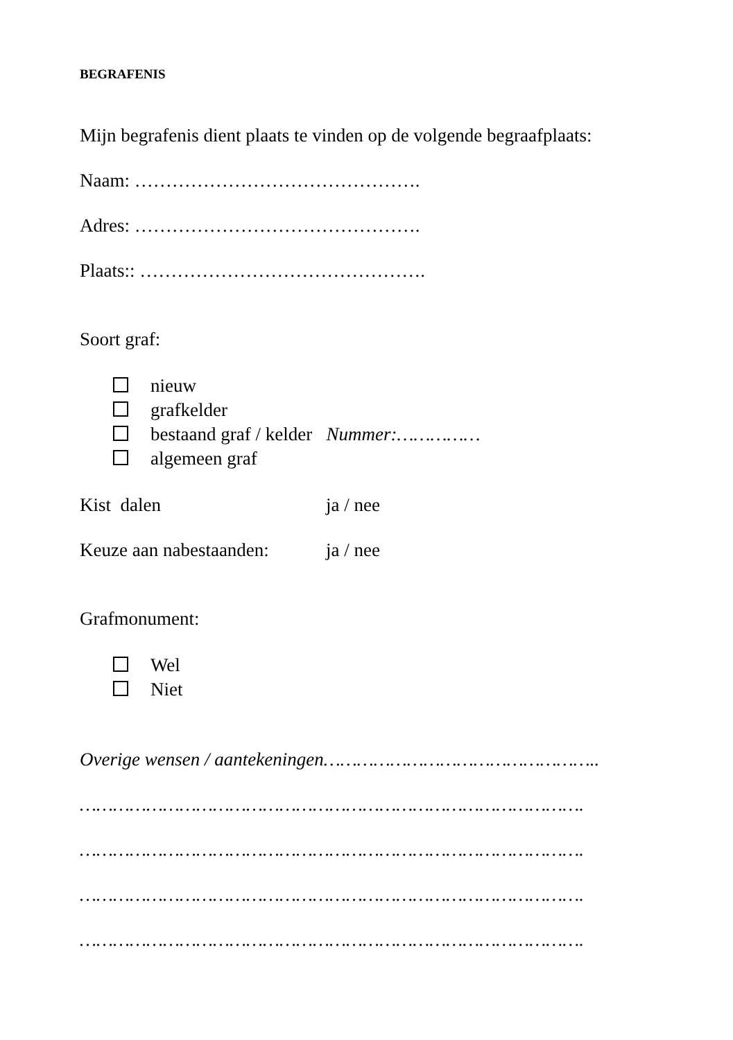BEGRAFENIS
Mijn begrafenis dient plaats te vinden op de volgende begraafplaats:
Naam: ……………………………………….
Adres: ……………………………………….
Plaats:: ……………………………………….
Soort graf:
nieuw
grafkelder
bestaand graf / kelder Nummer:……………
algemeen graf
Kist dalen ja / nee
Keuze aan nabestaanden: ja / nee
Grafmonument:
Wel
Niet
Overige wensen / aantekeningen…………………………………………..
……………………………………………………………………………….
……………………………………………………………………………….
……………………………………………………………………………….
……………………………………………………………………………….